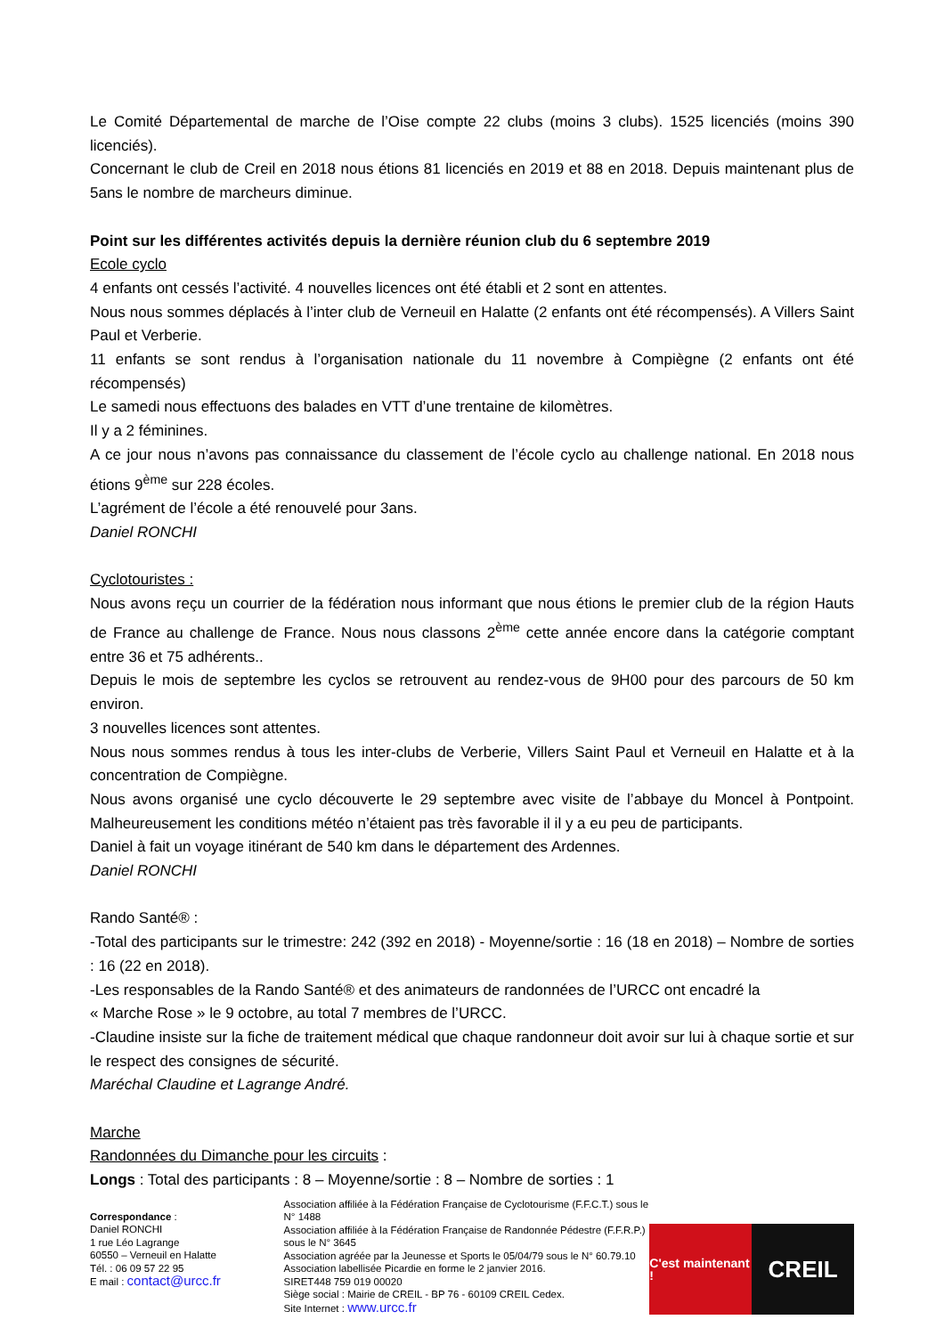Le Comité Départemental de marche de l’Oise compte 22 clubs (moins 3 clubs). 1525 licenciés (moins 390 licenciés).
Concernant le club de Creil en 2018 nous étions 81 licenciés en 2019 et 88 en 2018. Depuis maintenant plus de 5ans le nombre de marcheurs diminue.
Point sur les différentes activités depuis la dernière réunion club du 6 septembre 2019
Ecole cyclo
4 enfants ont cessés l’activité. 4 nouvelles licences ont été établi et 2 sont en attentes.
Nous nous sommes déplacés à l’inter club de Verneuil en Halatte (2 enfants ont été récompensés). A Villers Saint Paul et Verberie.
11 enfants se sont rendus à l’organisation nationale du 11 novembre à Compiègne (2 enfants ont été récompensés)
Le samedi nous effectuons des balades en VTT d’une trentaine de kilomètres.
Il y a 2 féminines.
A ce jour nous n’avons pas connaissance du classement de l’école cyclo au challenge national. En 2018 nous étions 9<sup>ème</sup> sur 228 écoles.
L’agrément de l’école a été renouvelé pour 3ans.
Daniel RONCHI
Cyclotouristes :
Nous avons reçu un courrier de la fédération nous informant que nous étions le premier club de la région Hauts de France au challenge de France. Nous nous classons 2<sup>ème</sup> cette année encore dans la catégorie comptant entre 36 et 75 adhérents..
Depuis le mois de septembre les cyclos se retrouvent au rendez-vous de 9H00 pour des parcours de 50 km environ.
3 nouvelles licences sont attentes.
Nous nous sommes rendus à tous les inter-clubs de Verberie, Villers Saint Paul et Verneuil en Halatte et à la concentration de Compiègne.
Nous avons organisé une cyclo découverte le 29 septembre avec visite de l’abbaye du Moncel à Pontpoint. Malheureusement les conditions météo n’étaient pas très favorable il il y a eu peu de participants.
Daniel à fait un voyage itinérant de 540 km dans le département des Ardennes.
Daniel RONCHI
Rando Santé® :
-Total des participants sur le trimestre: 242 (392 en 2018) - Moyenne/sortie : 16 (18 en 2018) – Nombre de sorties : 16 (22 en 2018).
-Les responsables de la Rando Santé® et des animateurs de randonnées de l’URCC ont encadré la
« Marche Rose » le 9 octobre, au total 7 membres de l’URCC.
-Claudine insiste sur la fiche de traitement médical que chaque randonneur doit avoir sur lui à chaque sortie et sur le respect des consignes de sécurité.
Maréchal Claudine et Lagrange André.
Marche
Randonnées du Dimanche pour les circuits :
Longs : Total des participants : 8 – Moyenne/sortie : 8 – Nombre de sorties : 1
Correspondance :
Daniel RONCHI
1 rue Léo Lagrange
60550 – Verneuil en Halatte
Tél. : 06 09 57 22 95
E mail : contact@urcc.fr
Association affiliée à la Fédération Française de Cyclotourisme (F.F.C.T.) sous le N° 1488
Association affiliée à la Fédération Française de Randonnée Pédestre (F.F.R.P.) sous le N° 3645
Association agréée par la Jeunesse et Sports le 05/04/79 sous le N° 60.79.10
Association labellisée Picardie en forme le 2 janvier 2016.
SIRET448 759 019 00020
Siège social : Mairie de CREIL - BP 76 - 60109 CREIL Cedex.
Site Internet : www.urcc.fr
C'est maintenant !
CREIL